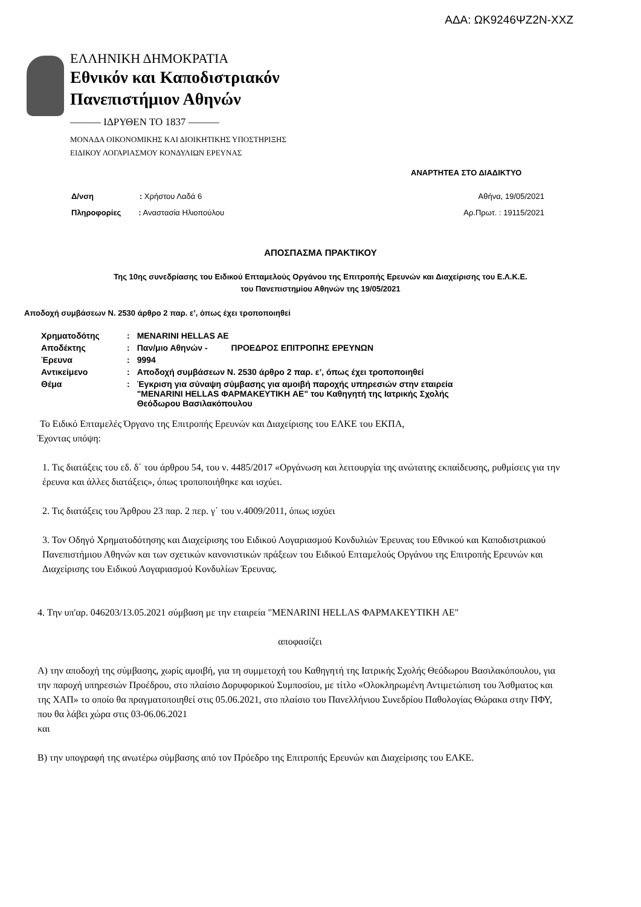ΑΔΑ: ΩΚ9246ΨΖ2Ν-ΧΧΖ
ΕΛΛΗΝΙΚΗ ΔΗΜΟΚΡΑΤΙΑ
Εθνικόν και Καποδιστριακόν
Πανεπιστήμιον Αθηνών
——— ΙΔΡΥΘΕΝ ΤΟ 1837 ———
ΜΟΝΑΔΑ ΟΙΚΟΝΟΜΙΚΗΣ ΚΑΙ ΔΙΟΙΚΗΤΙΚΗΣ ΥΠΟΣΤΗΡΙΞΗΣ
ΕΙΔΙΚΟΥ ΛΟΓΑΡΙΑΣΜΟΥ ΚΟΝΔΥΛΙΩΝ ΕΡΕΥΝΑΣ
ΑΝΑΡΤΗΤΕΑ ΣΤΟ ΔΙΑΔΙΚΤΥΟ
Δ/νση : Χρήστου Λαδά 6
Αθήνα, 19/05/2021
Πληροφορίες : Αναστασία Ηλιοπούλου
Αρ.Πρωτ. : 19115/2021
ΑΠΟΣΠΑΣΜΑ ΠΡΑΚΤΙΚΟΥ
Της 10ης συνεδρίασης του Ειδικού Επταμελούς Οργάνου της Επιτροπής Ερευνών και Διαχείρισης του Ε.Λ.Κ.Ε.
του Πανεπιστημίου Αθηνών της 19/05/2021
Αποδοχή συμβάσεων Ν. 2530 άρθρο 2 παρ. ε’, όπως έχει τροποποιηθεί
| Χρηματοδότης | : | MENARINI HELLAS AE |
| Αποδέκτης | : | Παν/μιο Αθηνών - ΠΡΟΕΔΡΟΣ ΕΠΙΤΡΟΠΗΣ ΕΡΕΥΝΩΝ |
| Έρευνα | : | 9994 |
| Αντικείμενο | : | Αποδοχή συμβάσεων Ν. 2530 άρθρο 2 παρ. ε’, όπως έχει τροποποιηθεί |
| Θέμα | : | Έγκριση για σύναψη σύμβασης για αμοιβή παροχής υπηρεσιών στην εταιρεία "MENARINI HELLAS ΦΑΡΜΑΚΕΥΤΙΚΗ AE" του Καθηγητή της Ιατρικής Σχολής Θεόδωρου Βασιλακόπουλου |
Το Ειδικό Επταμελές Όργανο της Επιτροπής Ερευνών και Διαχείρισης του ΕΛΚΕ του ΕΚΠΑ,
Έχοντας υπόψη:
1. Τις διατάξεις του εδ. δ΄ του άρθρου 54, του ν. 4485/2017 «Οργάνωση και λειτουργία της ανώτατης εκπαίδευσης, ρυθμίσεις για την έρευνα και άλλες διατάξεις», όπως τροποποιήθηκε και ισχύει.
2. Τις διατάξεις του Άρθρου 23 παρ. 2 περ. γ΄ του ν.4009/2011, όπως ισχύει
3. Τον Οδηγό Χρηματοδότησης και Διαχείρισης του Ειδικού Λογαριασμού Κονδυλιών Έρευνας του Εθνικού και Καποδιστριακού Πανεπιστήμιου Αθηνών και των σχετικών κανονιστικών πράξεων του Ειδικού Επταμελούς Οργάνου της Επιτροπής Ερευνών και Διαχείρισης του Ειδικού Λογαριασμού Κονδυλίων Έρευνας.
4. Την υπ'αρ. 046203/13.05.2021 σύμβαση με την εταιρεία "MENARINI HELLAS ΦΑΡΜΑΚΕΥΤΙΚΗ AE"
αποφασίζει
Α) την αποδοχή της σύμβασης, χωρίς αμοιβή, για τη συμμετοχή του Καθηγητή της Ιατρικής Σχολής Θεόδωρου Βασιλακόπουλου, για την παροχή υπηρεσιών Προέδρου, στο πλαίσιο Δορυφορικού Συμποσίου, με τίτλο «Ολοκληρωμένη Αντιμετώπιση του Άσθματος και της ΧΑΠ» το οποίο θα πραγματοποιηθεί στις 05.06.2021, στο πλαίσιο του Πανελλήνιου Συνεδρίου Παθολογίας Θώρακα στην ΠΦΥ, που θα λάβει χώρα στις 03-06.06.2021
και
Β) την υπογραφή της ανωτέρω σύμβασης από τον Πρόεδρο της Επιτροπής Ερευνών και Διαχείρισης του ΕΛΚΕ.